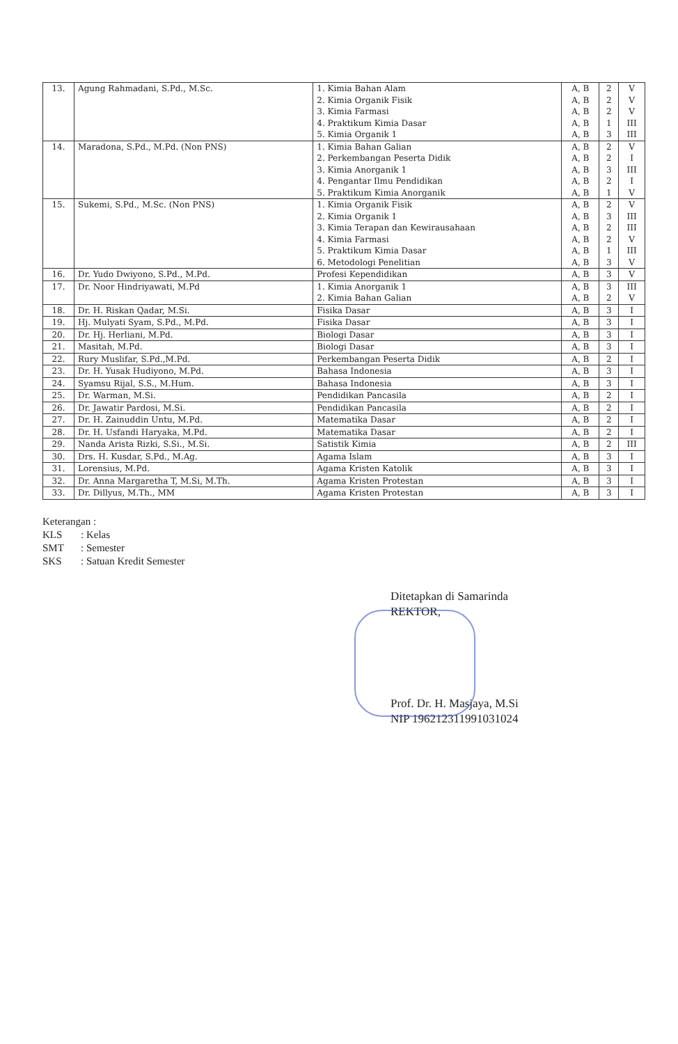| 13. | Agung Rahmadani, S.Pd., M.Sc. | 1. Kimia Bahan Alam 2. Kimia Organik Fisik 3. Kimia Farmasi 4. Praktikum Kimia Dasar 5. Kimia Organik 1 | A, B A, B A, B A, B A, B | 2 2 2 1 3 | V V V III III |
| 14. | Maradona, S.Pd., M.Pd. (Non PNS) | 1. Kimia Bahan Galian 2. Perkembangan Peserta Didik 3. Kimia Anorganik 1 4. Pengantar Ilmu Pendidikan 5. Praktikum Kimia Anorganik | A, B A, B A, B A, B A, B | 2 2 3 2 1 | V I III I V |
| 15. | Sukemi, S.Pd., M.Sc. (Non PNS) | 1. Kimia Organik Fisik 2. Kimia Organik 1 3. Kimia Terapan dan Kewirausahaan 4. Kimia Farmasi 5. Praktikum Kimia Dasar 6. Metodologi Penelitian | A, B A, B A, B A, B A, B A, B | 2 3 2 2 1 3 | V III III V III V |
| 16. | Dr. Yudo Dwiyono, S.Pd., M.Pd. | Profesi Kependidikan | A, B | 3 | V |
| 17. | Dr. Noor Hindriyawati, M.Pd | 1. Kimia Anorganik 1 2. Kimia Bahan Galian | A, B A, B | 3 2 | III V |
| 18. | Dr. H. Riskan Qadar, M.Si. | Fisika Dasar | A, B | 3 | I |
| 19. | Hj. Mulyati Syam, S.Pd., M.Pd. | Fisika Dasar | A, B | 3 | I |
| 20. | Dr. Hj. Herliani, M.Pd. | Biologi Dasar | A, B | 3 | I |
| 21. | Masitah, M.Pd. | Biologi Dasar | A, B | 3 | I |
| 22. | Rury Muslifar, S.Pd.,M.Pd. | Perkembangan Peserta Didik | A, B | 2 | I |
| 23. | Dr. H. Yusak Hudiyono, M.Pd. | Bahasa Indonesia | A, B | 3 | I |
| 24. | Syamsu Rijal, S.S., M.Hum. | Bahasa Indonesia | A, B | 3 | I |
| 25. | Dr. Warman, M.Si. | Pendidikan Pancasila | A, B | 2 | I |
| 26. | Dr. Jawatir Pardosi, M.Si. | Pendidikan Pancasila | A, B | 2 | I |
| 27. | Dr. H. Zainuddin Untu, M.Pd. | Matematika Dasar | A, B | 2 | I |
| 28. | Dr. H. Usfandi Haryaka, M.Pd. | Matematika Dasar | A, B | 2 | I |
| 29. | Nanda Arista Rizki, S.Si., M.Si. | Satistik Kimia | A, B | 2 | III |
| 30. | Drs. H. Kusdar, S.Pd., M.Ag. | Agama Islam | A, B | 3 | I |
| 31. | Lorensius, M.Pd. | Agama Kristen Katolik | A, B | 3 | I |
| 32. | Dr. Anna Margaretha T, M.Si, M.Th. | Agama Kristen Protestan | A, B | 3 | I |
| 33. | Dr. Dillyus, M.Th., MM | Agama Kristen Protestan | A, B | 3 | I |
Keterangan :
KLS: Kelas
SMT: Semester
SKS: Satuan Kredit Semester
Ditetapkan di Samarinda
REKTOR,
Prof. Dr. H. Masjaya, M.Si
NIP 196212311991031024